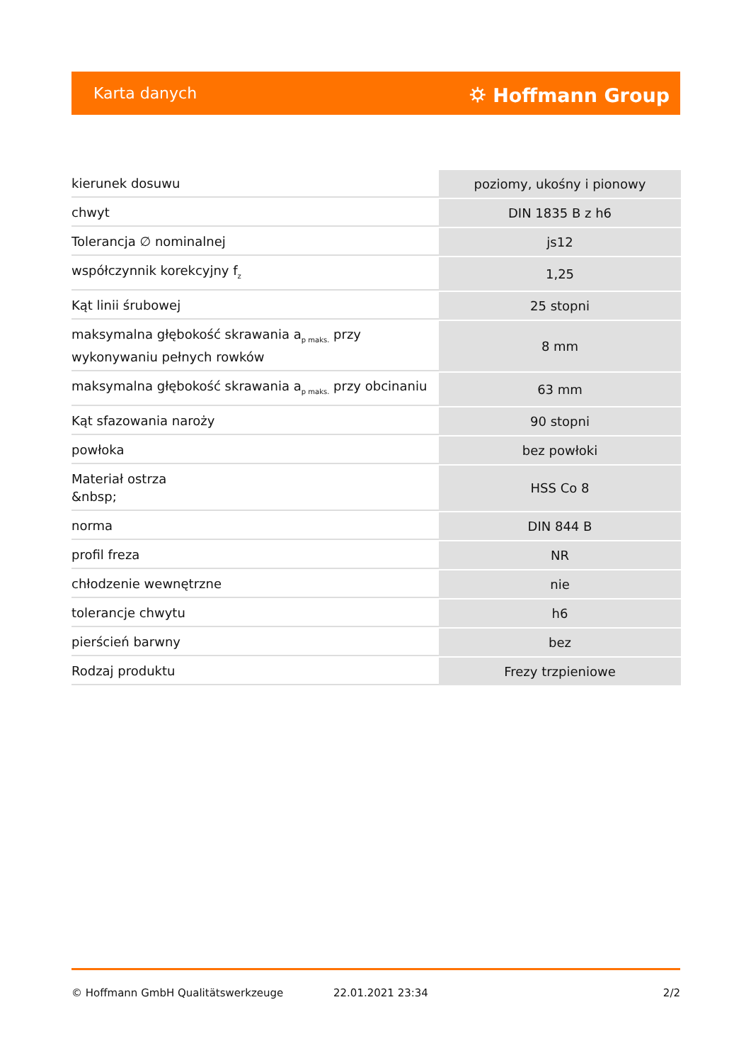Karta danych ⛭ Hoffmann Group
| kierunek dosuwu | poziomy, ukośny i pionowy |
| chwyt | DIN 1835 B z h6 |
| Tolerancja ∅ nominalnej | js12 |
| współczynnik korekcyjny f<sub>z</sub> | 1,25 |
| Kąt linii śrubowej | 25 stopni |
| maksymalna głębokość skrawania a<sub>p maks.</sub> przy wykonywaniu pełnych rowków | 8 mm |
| maksymalna głębokość skrawania a<sub>p maks.</sub> przy obcinaniu | 63 mm |
| Kąt sfazowania naroży | 90 stopni |
| powłoka | bez powłoki |
| Materiał ostrza &nbsp; | HSS Co 8 |
| norma | DIN 844 B |
| profil freza | NR |
| chłodzenie wewnętrzne | nie |
| tolerancje chwytu | h6 |
| pierścień barwny | bez |
| Rodzaj produktu | Frezy trzpieniowe |
© Hoffmann GmbH Qualitätswerkzeuge 22.01.2021 23:34 2/2